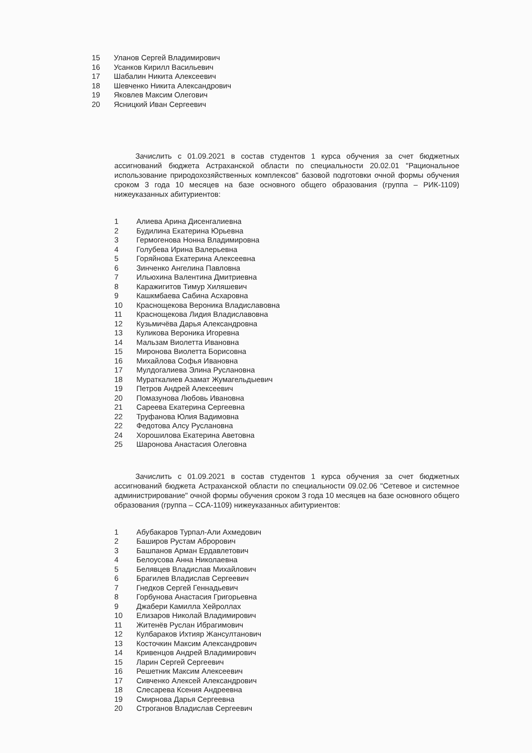15 Уланов Сергей Владимирович
16 Усанков Кирилл Васильевич
17 Шабалин Никита Алексеевич
18 Шевченко Никита Александрович
19 Яковлев Максим Олегович
20 Ясницкий Иван Сергеевич
Зачислить с 01.09.2021 в состав студентов 1 курса обучения за счет бюджетных ассигнований бюджета Астраханской области по специальности 20.02.01 "Рациональное использование природохозяйственных комплексов" базовой подготовки очной формы обучения сроком 3 года 10 месяцев на базе основного общего образования (группа – РИК-1109) нижеуказанных абитуриентов:
1 Алиева Арина Дисенгалиевна
2 Будилина Екатерина Юрьевна
3 Гермогенова Нонна Владимировна
4 Голубева Ирина Валерьевна
5 Горяйнова Екатерина Алексеевна
6 Зинченко Ангелина Павловна
7 Ильюхина Валентина Дмитриевна
8 Каражигитов Тимур Хиляшевич
9 Кашкмбаева Сабина Асхаровна
10 Краснощекова Вероника Владиславовна
11 Краснощекова Лидия Владиславовна
12 Кузьмичёва Дарья Александровна
13 Куликова Вероника Игоревна
14 Мальзам Виолетта Ивановна
15 Миронова Виолетта Борисовна
16 Михайлова Софья Ивановна
17 Мулдогалиева Элина Руслановна
18 Мураткалиев Азамат Жумагельдыевич
19 Петров Андрей Алексеевич
20 Помазунова Любовь Ивановна
21 Сареева Екатерина Сергеевна
22 Труфанова Юлия Вадимовна
22 Федотова Алсу Руслановна
24 Хорошилова Екатерина Аветовна
25 Шаронова Анастасия Олеговна
Зачислить с 01.09.2021 в состав студентов 1 курса обучения за счет бюджетных ассигнований бюджета Астраханской области по специальности 09.02.06 "Сетевое и системное администрирование" очной формы обучения сроком 3 года 10 месяцев на базе основного общего образования (группа – ССА-1109) нижеуказанных абитуриентов:
1 Абубакаров Турпал-Али Ахмедович
2 Баширов Рустам Аброрович
3 Башпанов Арман Ердавлетович
4 Белоусова Анна Николаевна
5 Белявцев Владислав Михайлович
6 Брагилев Владислав Сергеевич
7 Гнедков Сергей Геннадьевич
8 Горбунова Анастасия Григорьевна
9 Джабери Камилла Хейроллах
10 Елизаров Николай Владимирович
11 Житенёв Руслан Ибрагимович
12 Кулбараков Ихтияр Жансултанович
13 Косточкин Максим Александрович
14 Кривенцов Андрей Владимирович
15 Ларин Сергей Сергеевич
16 Решетник Максим Алексеевич
17 Сивченко Алексей Александрович
18 Слесарева Ксения Андреевна
19 Смирнова Дарья Сергеевна
20 Строганов Владислав Сергеевич